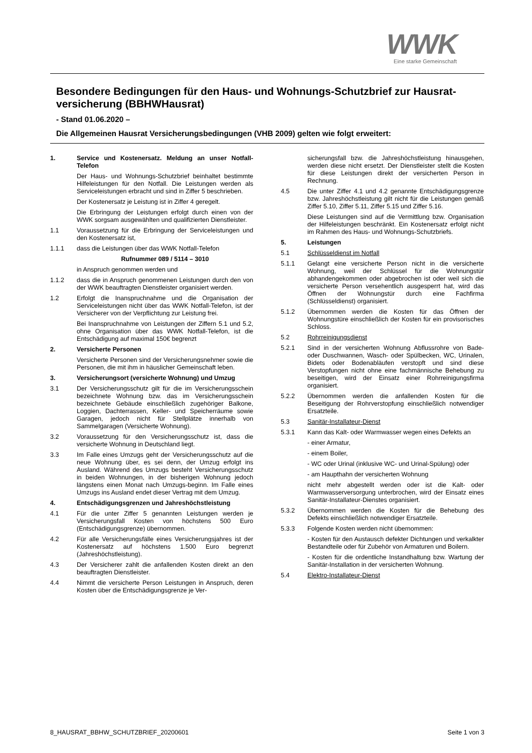WWK
Eine starke Gemeinschaft
Besondere Bedingungen für den Haus- und Wohnungs-Schutzbrief zur Hausrat-versicherung (BBHWHausrat)
- Stand 01.06.2020 –
Die Allgemeinen Hausrat Versicherungsbedingungen (VHB 2009) gelten wie folgt erweitert:
1. Service und Kostenersatz. Meldung an unser Notfall-Telefon
Der Haus- und Wohnungs-Schutzbrief beinhaltet bestimmte Hilfeleistungen für den Notfall. Die Leistungen werden als Serviceleistungen erbracht und sind in Ziffer 5 beschrieben.
Der Kostenersatz je Leistung ist in Ziffer 4 geregelt.
Die Erbringung der Leistungen erfolgt durch einen von der WWK sorgsam ausgewählten und qualifizierten Dienstleister.
1.1 Voraussetzung für die Erbringung der Serviceleistungen und den Kostenersatz ist,
1.1.1 dass die Leistungen über das WWK Notfall-Telefon
Rufnummer 089 / 5114 – 3010
in Anspruch genommen werden und
1.1.2 dass die in Anspruch genommenen Leistungen durch den von der WWK beauftragten Dienstleister organisiert werden.
1.2 Erfolgt die Inanspruchnahme und die Organisation der Serviceleistungen nicht über das WWK Notfall-Telefon, ist der Versicherer von der Verpflichtung zur Leistung frei.
Bei Inanspruchnahme von Leistungen der Ziffern 5.1 und 5.2, ohne Organisation über das WWK Notfall-Telefon, ist die Entschädigung auf maximal 150€ begrenzt
2. Versicherte Personen
Versicherte Personen sind der Versicherungsnehmer sowie die Personen, die mit ihm in häuslicher Gemeinschaft leben.
3. Versicherungsort (versicherte Wohnung) und Umzug
3.1 Der Versicherungsschutz gilt für die im Versicherungsschein bezeichnete Wohnung bzw. das im Versicherungsschein bezeichnete Gebäude einschließlich zugehöriger Balkone, Loggien, Dachterrassen, Keller- und Speicherräume sowie Garagen, jedoch nicht für Stellplätze innerhalb von Sammelgaragen (Versicherte Wohnung).
3.2 Voraussetzung für den Versicherungsschutz ist, dass die versicherte Wohnung in Deutschland liegt.
3.3 Im Falle eines Umzugs geht der Versicherungsschutz auf die neue Wohnung über, es sei denn, der Umzug erfolgt ins Ausland. Während des Umzugs besteht Versicherungsschutz in beiden Wohnungen, in der bisherigen Wohnung jedoch längstens einen Monat nach Umzugs-beginn. Im Falle eines Umzugs ins Ausland endet dieser Vertrag mit dem Umzug.
4. Entschädigungsgrenzen und Jahreshöchstleistung
4.1 Für die unter Ziffer 5 genannten Leistungen werden je Versicherungsfall Kosten von höchstens 500 Euro (Entschädigungsgrenze) übernommen.
4.2 Für alle Versicherungsfälle eines Versicherungsjahres ist der Kostenersatz auf höchstens 1.500 Euro begrenzt (Jahreshöchstleistung).
4.3 Der Versicherer zahlt die anfallenden Kosten direkt an den beauftragten Dienstleister.
4.4 Nimmt die versicherte Person Leistungen in Anspruch, deren Kosten über die Entschädigungsgrenze je Ver-
sicherungsfall bzw. die Jahreshöchstleistung hinausgehen, werden diese nicht ersetzt. Der Dienstleister stellt die Kosten für diese Leistungen direkt der versicherten Person in Rechnung.
4.5 Die unter Ziffer 4.1 und 4.2 genannte Entschädigungsgrenze bzw. Jahreshöchstleistung gilt nicht für die Leistungen gemäß Ziffer 5.10, Ziffer 5.11, Ziffer 5.15 und Ziffer 5.16.
Diese Leistungen sind auf die Vermittlung bzw. Organisation der Hilfeleistungen beschränkt. Ein Kostenersatz erfolgt nicht im Rahmen des Haus- und Wohnungs-Schutzbriefs.
5. Leistungen
5.1 Schlüsseldienst im Notfall
5.1.1 Gelangt eine versicherte Person nicht in die versicherte Wohnung, weil der Schlüssel für die Wohnungstür abhandengekommen oder abgebrochen ist oder weil sich die versicherte Person versehentlich ausgesperrt hat, wird das Öffnen der Wohnungstür durch eine Fachfirma (Schlüsseldienst) organisiert.
5.1.2 Übernommen werden die Kosten für das Öffnen der Wohnungstüre einschließlich der Kosten für ein provisorisches Schloss.
5.2 Rohrreinigungsdienst
5.2.1 Sind in der versicherten Wohnung Abflussrohre von Bade- oder Duschwannen, Wasch- oder Spülbecken, WC, Urinalen, Bidets oder Bodenabläufen verstopft und sind diese Verstopfungen nicht ohne eine fachmännische Behebung zu beseitigen, wird der Einsatz einer Rohrreinigungsfirma organisiert.
5.2.2 Übernommen werden die anfallenden Kosten für die Beseitigung der Rohrverstopfung einschließlich notwendiger Ersatzteile.
5.3 Sanitär-Installateur-Dienst
5.3.1 Kann das Kalt- oder Warmwasser wegen eines Defekts an
- einer Armatur,
- einem Boiler,
- WC oder Urinal (inklusive WC- und Urinal-Spülung) oder
- am Haupthahn der versicherten Wohnung
nicht mehr abgestellt werden oder ist die Kalt- oder Warmwasserversorgung unterbrochen, wird der Einsatz eines Sanitär-Installateur-Dienstes organisiert.
5.3.2 Übernommen werden die Kosten für die Behebung des Defekts einschließlich notwendiger Ersatzteile.
5.3.3 Folgende Kosten werden nicht übernommen:
- Kosten für den Austausch defekter Dichtungen und verkalkter Bestandteile oder für Zubehör von Armaturen und Boilern.
- Kosten für die ordentliche Instandhaltung bzw. Wartung der Sanitär-Installation in der versicherten Wohnung.
5.4 Elektro-Installateur-Dienst
8_HAUSRAT_BBHW_SCHUTZBRIEF_20200601 Seite 1 von 3